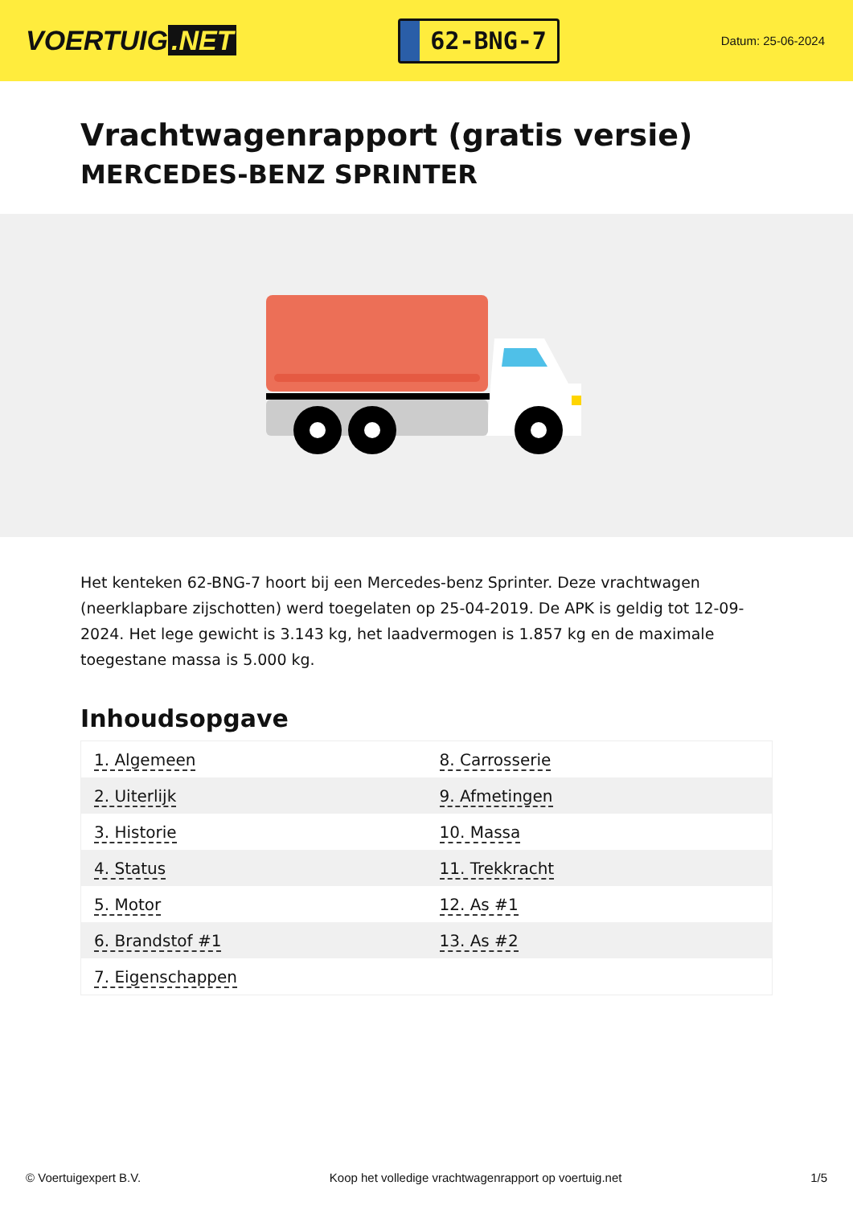VOERTUIG.NET
62-BNG-7
Datum: 25-06-2024
Vrachtwagenrapport (gratis versie)
MERCEDES-BENZ SPRINTER
Het kenteken 62-BNG-7 hoort bij een Mercedes-benz Sprinter. Deze vrachtwagen (neerklapbare zijschotten) werd toegelaten op 25-04-2019. De APK is geldig tot 12-09-2024. Het lege gewicht is 3.143 kg, het laadvermogen is 1.857 kg en de maximale toegestane massa is 5.000 kg.
Inhoudsopgave
| 1. Algemeen | 8. Carrosserie |
| 2. Uiterlijk | 9. Afmetingen |
| 3. Historie | 10. Massa |
| 4. Status | 11. Trekkracht |
| 5. Motor | 12. As #1 |
| 6. Brandstof #1 | 13. As #2 |
| 7. Eigenschappen | |
© Voertuigexpert B.V. Koop het volledige vrachtwagenrapport op voertuig.net 1/5